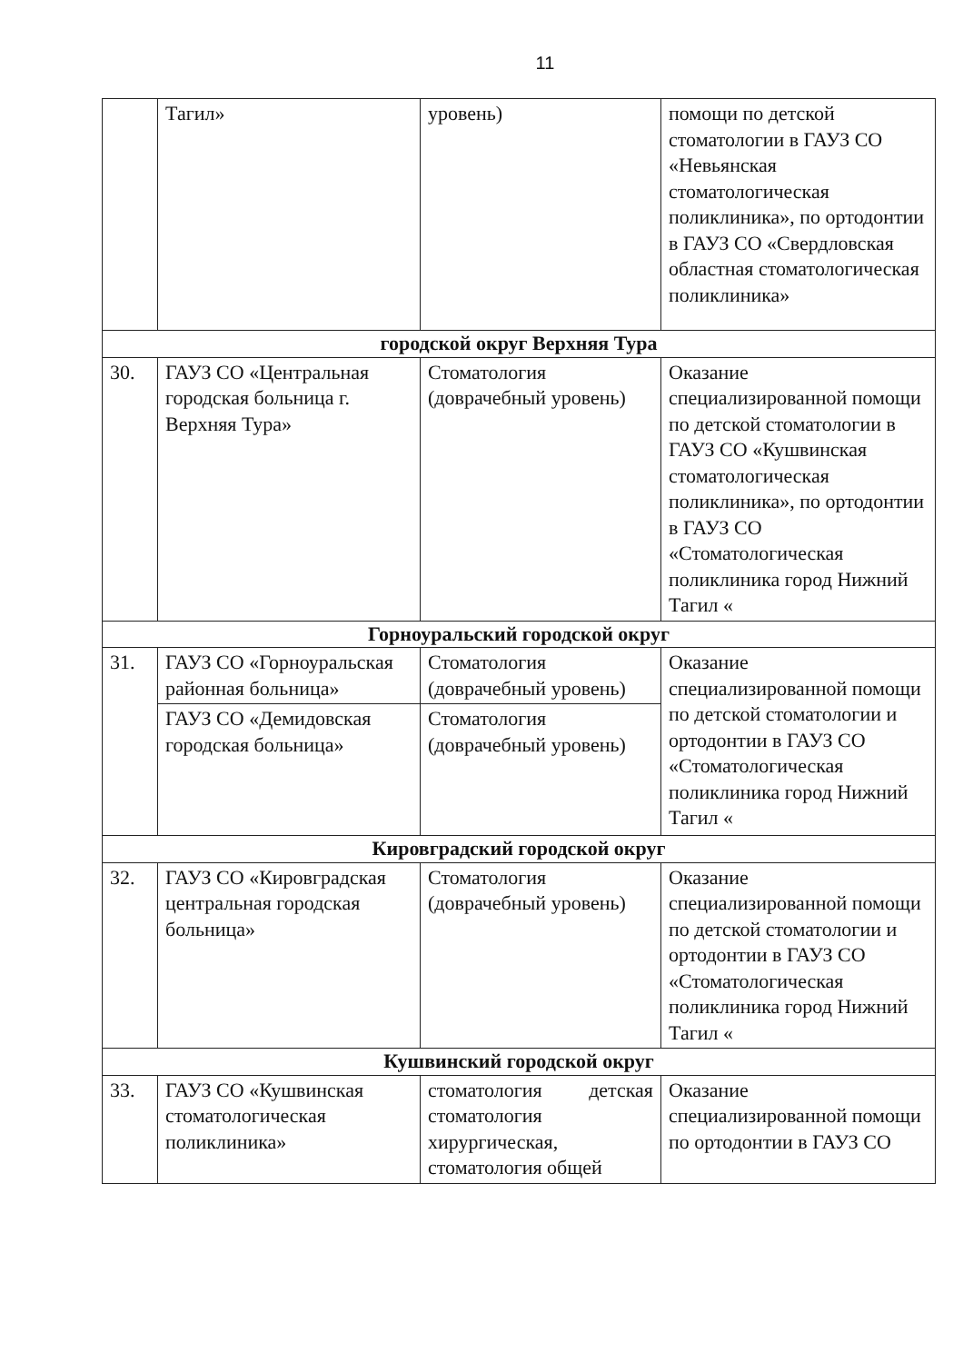11
| | Тагил» | уровень) | помощи по детской стоматологии в ГАУЗ СО «Невьянская стоматологическая поликлиника», по ортодонтии в ГАУЗ СО «Свердловская областная стоматологическая поликлиника» |
| городской округ Верхняя Тура | | | |
| 30. | ГАУЗ СО «Центральная городская больница г. Верхняя Тура» | Стоматология (доврачебный уровень) | Оказание специализированной помощи по детской стоматологии в ГАУЗ СО «Кушвинская стоматологическая поликлиника», по ортодонтии в ГАУЗ СО «Стоматологическая поликлиника город Нижний Тагил « |
| Горноуральский городской округ | | | |
| 31. | ГАУЗ СО «Горноуральская районная больница» | Стоматология (доврачебный уровень) | Оказание специализированной помощи по детской стоматологии и ортодонтии в ГАУЗ СО «Стоматологическая поликлиника город Нижний Тагил « |
| | ГАУЗ СО «Демидовская городская больница» | Стоматология (доврачебный уровень) | |
| Кировградский городской округ | | | |
| 32. | ГАУЗ СО «Кировградская центральная городская больница» | Стоматология (доврачебный уровень) | Оказание специализированной помощи по детской стоматологии и ортодонтии в ГАУЗ СО «Стоматологическая поликлиника город Нижний Тагил « |
| Кушвинский городской округ | | | |
| 33. | ГАУЗ СО «Кушвинская стоматологическая поликлиника» | стоматология детская стоматология хирургическая, стоматология общей | Оказание специализированной помощи по ортодонтии в ГАУЗ СО |